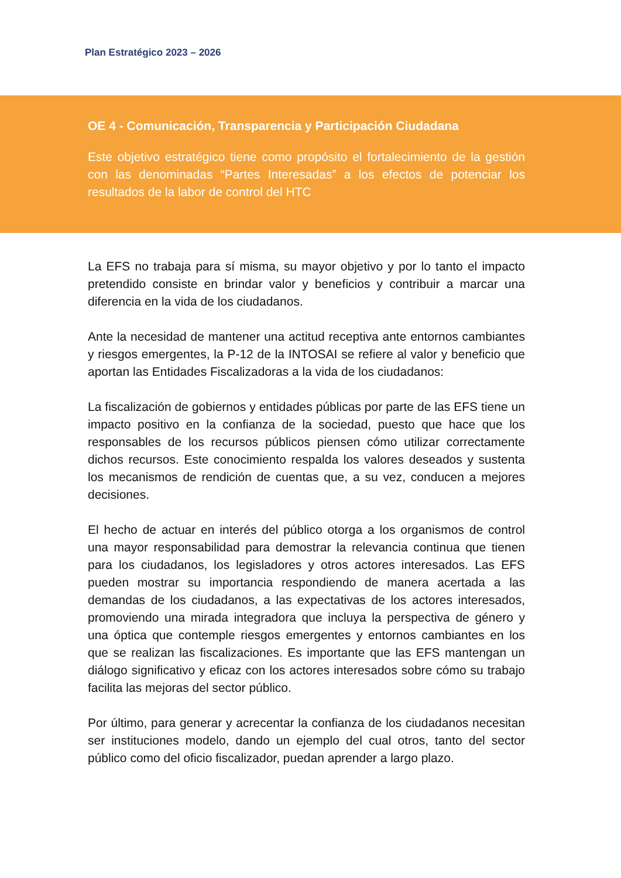Plan Estratégico 2023 – 2026
OE 4 - Comunicación, Transparencia y Participación Ciudadana
Este objetivo estratégico tiene como propósito el fortalecimiento de la gestión con las denominadas “Partes Interesadas” a los efectos de potenciar los resultados de la labor de control del HTC
La EFS no trabaja para sí misma, su mayor objetivo y por lo tanto el impacto pretendido consiste en brindar valor y beneficios y contribuir a marcar una diferencia en la vida de los ciudadanos.
Ante la necesidad de mantener una actitud receptiva ante entornos cambiantes y riesgos emergentes, la P-12 de la INTOSAI se refiere al valor y beneficio que aportan las Entidades Fiscalizadoras a la vida de los ciudadanos:
La fiscalización de gobiernos y entidades públicas por parte de las EFS tiene un impacto positivo en la confianza de la sociedad, puesto que hace que los responsables de los recursos públicos piensen cómo utilizar correctamente dichos recursos. Este conocimiento respalda los valores deseados y sustenta los mecanismos de rendición de cuentas que, a su vez, conducen a mejores decisiones.
El hecho de actuar en interés del público otorga a los organismos de control una mayor responsabilidad para demostrar la relevancia continua que tienen para los ciudadanos, los legisladores y otros actores interesados. Las EFS pueden mostrar su importancia respondiendo de manera acertada a las demandas de los ciudadanos, a las expectativas de los actores interesados, promoviendo una mirada integradora que incluya la perspectiva de género y una óptica que contemple riesgos emergentes y entornos cambiantes en los que se realizan las fiscalizaciones. Es importante que las EFS mantengan un diálogo significativo y eficaz con los actores interesados sobre cómo su trabajo facilita las mejoras del sector público.
Por último, para generar y acrecentar la confianza de los ciudadanos necesitan ser instituciones modelo, dando un ejemplo del cual otros, tanto del sector público como del oficio fiscalizador, puedan aprender a largo plazo.